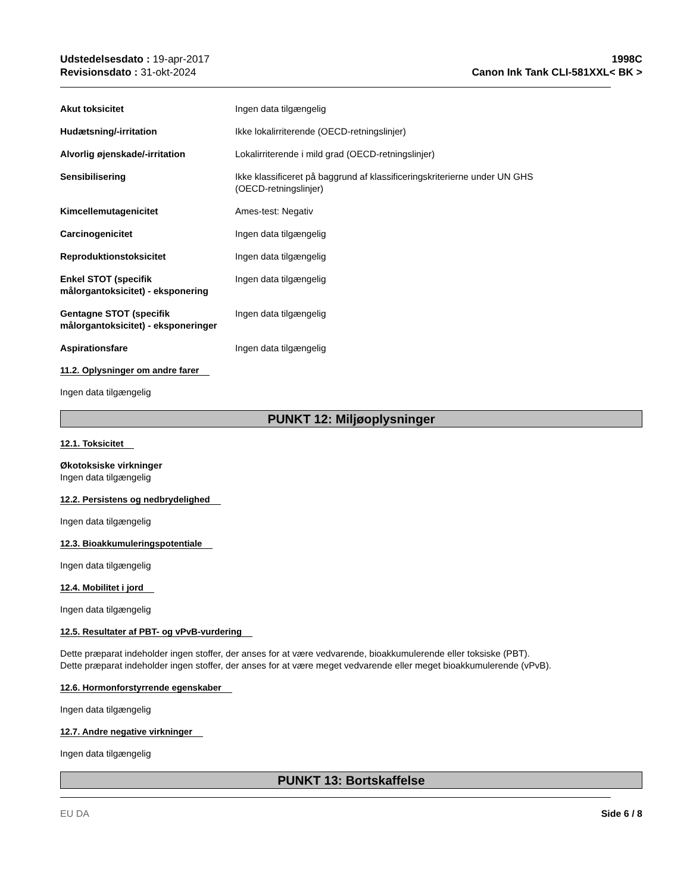Udstedelsesdato : 19-apr-2017
Revisionsdato : 31-okt-2024
1998C
Canon Ink Tank CLI-581XXL< BK >
Akut toksicitet Ingen data tilgængelig
Hudætsning/-irritation Ikke lokalirriterende (OECD-retningslinjer)
Alvorlig øjenskade/-irritation Lokalirriterende i mild grad (OECD-retningslinjer)
Sensibilisering Ikke klassificeret på baggrund af klassificeringskriterierne under UN GHS
(OECD-retningslinjer)
Kimcellemutagenicitet Ames-test: Negativ
Carcinogenicitet Ingen data tilgængelig
Reproduktionstoksicitet Ingen data tilgængelig
Enkel STOT (specifik målorgantoksicitet) - eksponering
Ingen data tilgængelig
Gentagne STOT (specifik målorgantoksicitet) - eksponeringer
Ingen data tilgængelig
Aspirationsfare Ingen data tilgængelig
11.2. Oplysninger om andre farer
Ingen data tilgængelig
PUNKT 12: Miljøoplysninger
12.1. Toksicitet
Økotoksiske virkninger
Ingen data tilgængelig
12.2. Persistens og nedbrydelighed
Ingen data tilgængelig
12.3. Bioakkumuleringspotentiale
Ingen data tilgængelig
12.4. Mobilitet i jord
Ingen data tilgængelig
12.5. Resultater af PBT- og vPvB-vurdering
Dette præparat indeholder ingen stoffer, der anses for at være vedvarende, bioakkumulerende eller toksiske (PBT).
Dette præparat indeholder ingen stoffer, der anses for at være meget vedvarende eller meget bioakkumulerende (vPvB).
12.6. Hormonforstyrrende egenskaber
Ingen data tilgængelig
12.7. Andre negative virkninger
Ingen data tilgængelig
PUNKT 13: Bortskaffelse
EU DA Side 6 / 8